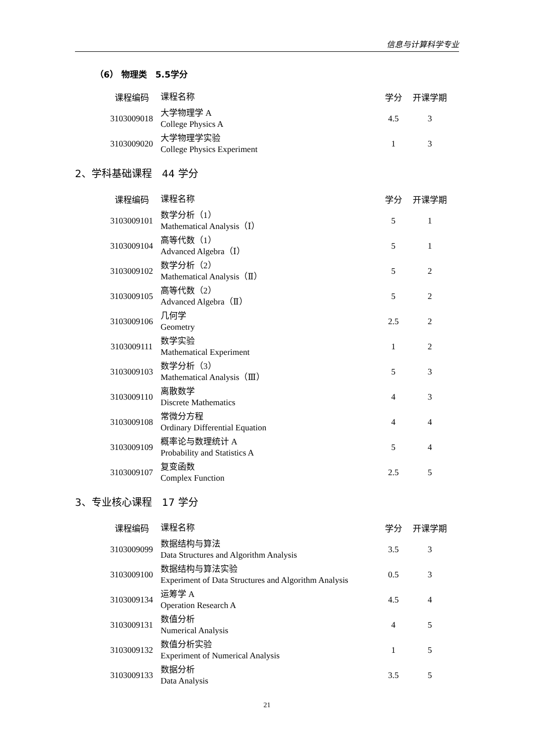信息与计算科学专业
（6） 物理类　5.5学分
| 课程编码 | 课程名称 | 学分 | 开课学期 |
| --- | --- | --- | --- |
| 3103009018 | 大学物理学 A College Physics A | 4.5 | 3 |
| 3103009020 | 大学物理学实验 College Physics Experiment | 1 | 3 |
2、学科基础课程　44 学分
| 课程编码 | 课程名称 | 学分 | 开课学期 |
| --- | --- | --- | --- |
| 3103009101 | 数学分析（1） Mathematical Analysis（Ⅰ） | 5 | 1 |
| 3103009104 | 高等代数（1） Advanced Algebra（Ⅰ） | 5 | 1 |
| 3103009102 | 数学分析（2） Mathematical Analysis（Ⅱ） | 5 | 2 |
| 3103009105 | 高等代数（2） Advanced Algebra（Ⅱ） | 5 | 2 |
| 3103009106 | 几何学 Geometry | 2.5 | 2 |
| 3103009111 | 数学实验 Mathematical Experiment | 1 | 2 |
| 3103009103 | 数学分析（3） Mathematical Analysis（Ⅲ） | 5 | 3 |
| 3103009110 | 离散数学 Discrete Mathematics | 4 | 3 |
| 3103009108 | 常微分方程 Ordinary Differential Equation | 4 | 4 |
| 3103009109 | 概率论与数理统计 A Probability and Statistics A | 5 | 4 |
| 3103009107 | 复变函数 Complex Function | 2.5 | 5 |
3、专业核心课程　17 学分
| 课程编码 | 课程名称 | 学分 | 开课学期 |
| --- | --- | --- | --- |
| 3103009099 | 数据结构与算法 Data Structures and Algorithm Analysis | 3.5 | 3 |
| 3103009100 | 数据结构与算法实验 Experiment of Data Structures and Algorithm Analysis | 0.5 | 3 |
| 3103009134 | 运筹学 A Operation Research A | 4.5 | 4 |
| 3103009131 | 数值分析 Numerical Analysis | 4 | 5 |
| 3103009132 | 数值分析实验 Experiment of Numerical Analysis | 1 | 5 |
| 3103009133 | 数据分析 Data Analysis | 3.5 | 5 |
21